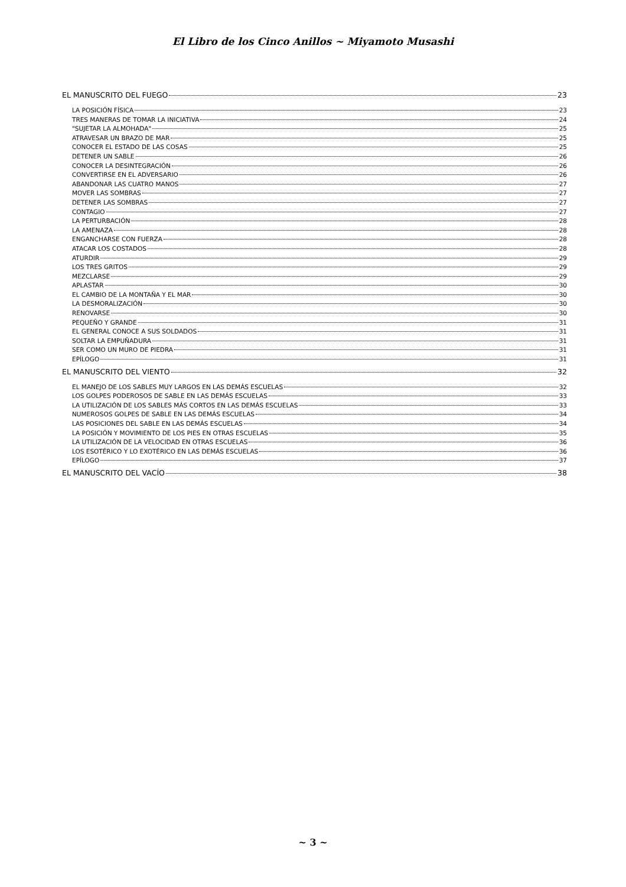El Libro de los Cinco Anillos ~ Miyamoto Musashi
EL MANUSCRITO DEL FUEGO 23
LA POSICIÓN FÍSICA 23
TRES MANERAS DE TOMAR LA INICIATIVA 24
"SUJETAR LA ALMOHADA" 25
ATRAVESAR UN BRAZO DE MAR 25
CONOCER EL ESTADO DE LAS COSAS 25
DETENER UN SABLE 26
CONOCER LA DESINTEGRACIÓN 26
CONVERTIRSE EN EL ADVERSARIO 26
ABANDONAR LAS CUATRO MANOS 27
MOVER LAS SOMBRAS 27
DETENER LAS SOMBRAS 27
CONTAGIO 27
LA PERTURBACIÓN 28
LA AMENAZA 28
ENGANCHARSE CON FUERZA 28
ATACAR LOS COSTADOS 28
ATURDIR 29
LOS TRES GRITOS 29
MEZCLARSE 29
APLASTAR 30
EL CAMBIO DE LA MONTAÑA Y EL MAR 30
LA DESMORALIZACIÓN 30
RENOVARSE 30
PEQUEÑO Y GRANDE 31
EL GENERAL CONOCE A SUS SOLDADOS 31
SOLTAR LA EMPUÑADURA 31
SER COMO UN MURO DE PIEDRA 31
EPÍLOGO 31
EL MANUSCRITO DEL VIENTO 32
EL MANEJO DE LOS SABLES MUY LARGOS EN LAS DEMÁS ESCUELAS 32
LOS GOLPES PODEROSOS DE SABLE EN LAS DEMÁS ESCUELAS 33
LA UTILIZACIÓN DE LOS SABLES MÁS CORTOS EN LAS DEMÁS ESCUELAS 33
NUMEROSOS GOLPES DE SABLE EN LAS DEMÁS ESCUELAS 34
LAS POSICIONES DEL SABLE EN LAS DEMÁS ESCUELAS 34
LA POSICIÓN Y MOVIMIENTO DE LOS PIES EN OTRAS ESCUELAS 35
LA UTILIZACIÓN DE LA VELOCIDAD EN OTRAS ESCUELAS 36
LOS ESOTÉRICO Y LO EXOTÉRICO EN LAS DEMÁS ESCUELAS 36
EPÍLOGO 37
EL MANUSCRITO DEL VACÍO 38
~ 3 ~